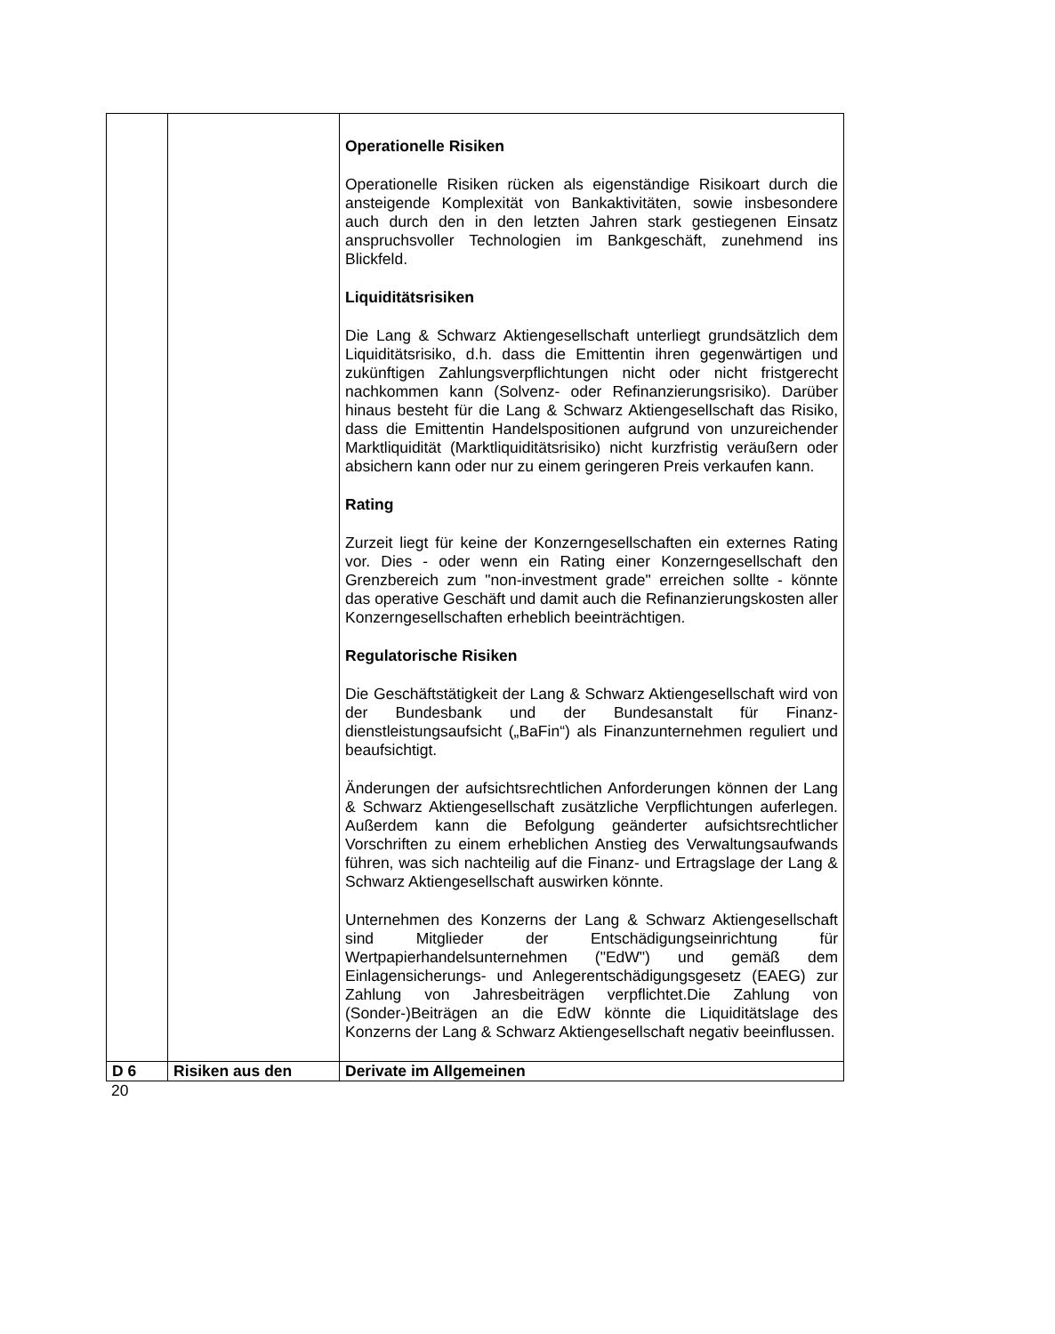| | | Operationelle Risiken Operationelle Risiken rücken als eigenständige Risikoart durch die ansteigende Komplexität von Bankaktivitäten, sowie insbesondere auch durch den in den letzten Jahren stark gestiegenen Einsatz anspruchsvoller Technologien im Bank­geschäft, zunehmend ins Blickfeld. Liquiditätsrisiken Die Lang & Schwarz Aktiengesellschaft unterliegt grund­sätzlich dem Liquiditätsrisiko, d.h. dass die Emittentin ihren gegenwärtigen und zukünftigen Zahlungsverpflichtungen nicht oder nicht fristgerecht nachkommen kann (Solvenz- oder Re­finanzierungsrisiko). Darüber hinaus besteht für die Lang & Schwarz Aktiengesellschaft das Risiko, dass die Emittentin Handelspositionen aufgrund von unzureichender Markt­liquidität (Marktliquiditätsrisiko) nicht kurzfristig veräußern oder absichern kann oder nur zu einem geringeren Preis verkaufen kann. Rating Zurzeit liegt für keine der Konzerngesellschaften ein externes Rating vor. Dies - oder wenn ein Rating einer Konzerngesell­schaft den Grenzbereich zum "non-investment grade" erreichen sollte - könnte das operative Geschäft und damit auch die Refinanzierungskosten aller Konzerngesellschaften erheblich beeinträchtigen. Regulatorische Risiken Die Geschäftstätigkeit der Lang & Schwarz Aktiengesellschaft wird von der Bundesbank und der Bundesanstalt für Finanz­dienstleistungsaufsicht („BaFin“) als Finanzunternehmen reguliert und beaufsichtigt. Änderungen der aufsichtsrechtlichen Anforderungen können der Lang & Schwarz Aktiengesellschaft zusätzliche Verpflicht­ungen auferlegen. Außerdem kann die Befolgung geänderter aufsichtsrechtlicher Vorschriften zu einem erheblichen Anstieg des Verwaltungsaufwands führen, was sich nachteilig auf die Finanz- und Ertragslage der Lang & Schwarz Aktien­gesellschaft auswirken könnte. Unternehmen des Konzerns der Lang & Schwarz Aktien­gesellschaft sind Mitglieder der Entschädigungseinrichtung für Wertpapierhandelsunternehmen ("EdW") und gemäß dem Einlagensicherungs- und Anlegerentschädigungsgesetz (EAEG) zur Zahlung von Jahresbeiträgen verpflichtet.Die Zahlung von (Sonder-)Beiträgen an die EdW könnte die Liquiditätslage des Konzerns der Lang & Schwarz Aktiengesellschaft negativ beeinflussen. |
| D 6 | Risiken aus den | Derivate im Allgemeinen |
20